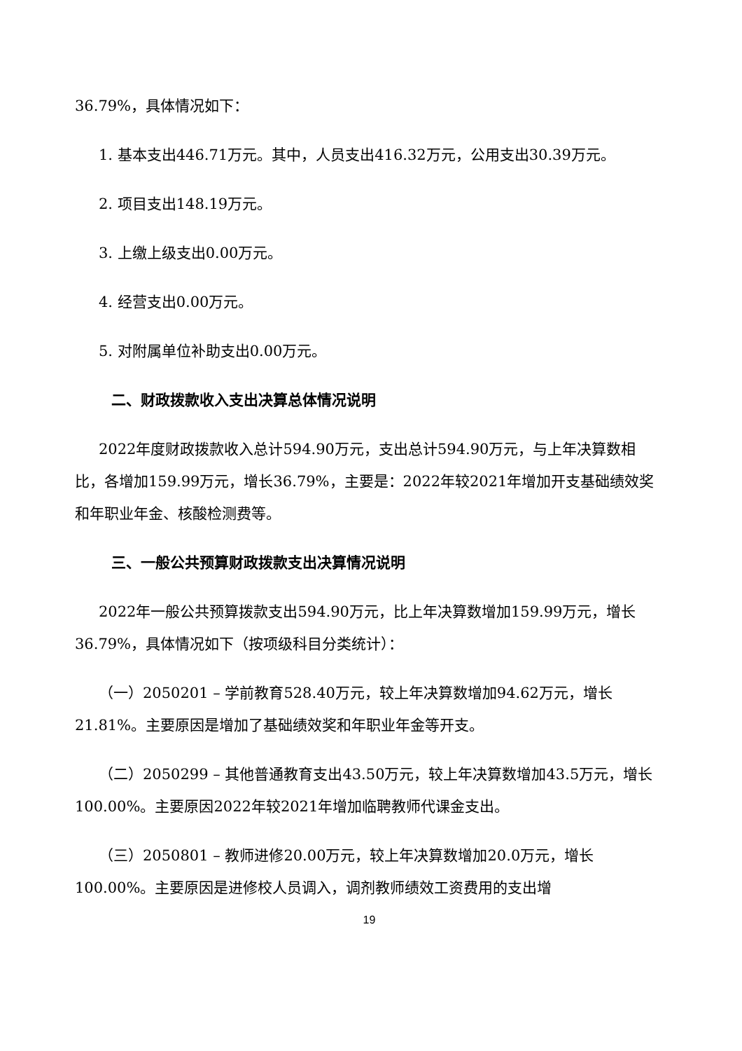36.79%，具体情况如下：
1. 基本支出446.71万元。其中，人员支出416.32万元，公用支出30.39万元。
2. 项目支出148.19万元。
3. 上缴上级支出0.00万元。
4. 经营支出0.00万元。
5. 对附属单位补助支出0.00万元。
二、财政拨款收入支出决算总体情况说明
2022年度财政拨款收入总计594.90万元，支出总计594.90万元，与上年决算数相比，各增加159.99万元，增长36.79%，主要是：2022年较2021年增加开支基础绩效奖和年职业年金、核酸检测费等。
三、一般公共预算财政拨款支出决算情况说明
2022年一般公共预算拨款支出594.90万元，比上年决算数增加159.99万元，增长36.79%，具体情况如下（按项级科目分类统计）：
（一）2050201 – 学前教育528.40万元，较上年决算数增加94.62万元，增长21.81%。主要原因是增加了基础绩效奖和年职业年金等开支。
（二）2050299 – 其他普通教育支出43.50万元，较上年决算数增加43.5万元，增长100.00%。主要原因2022年较2021年增加临聘教师代课金支出。
（三）2050801 – 教师进修20.00万元，较上年决算数增加20.0万元，增长100.00%。主要原因是进修校人员调入，调剂教师绩效工资费用的支出增
19